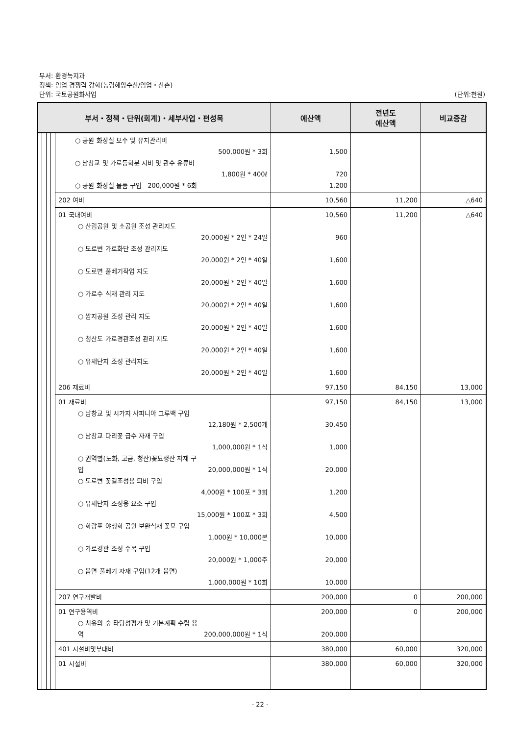부서: 환경녹지과
정책: 임업 경쟁력 강화(농림해양수산/임업・산촌)
단위: 국토공원화사업
(단위:천원)
| 부서・정책・단위(회계)・세부사업・편성목 | | | | | 예산액 | 전년도 예산액 | 비교증감 |
| --- | --- | --- | --- | --- | --- | --- | --- |
| | | | | ○ 공원 화장실 보수 및 유지관리비 500,000원 * 3회 ○ 남창교 및 가로등화분 시비 및 관수 유류비 1,800원 * 400ℓ ○ 공원 화장실 물품 구입 200,000원 * 6회 | 1,500 720 1,200 | | |
| | | | | 202 여비 | 10,560 | 11,200 | △640 |
| | | | | 01 국내여비 ○ 산림공원 및 소공원 조성 관리지도 20,000원 * 2인 * 24일 ○ 도로변 가로화단 조성 관리지도 20,000원 * 2인 * 40일 ○ 도로변 풀베기작업 지도 20,000원 * 2인 * 40일 ○ 가로수 식재 관리 지도 20,000원 * 2인 * 40일 ○ 쌈지공원 조성 관리 지도 20,000원 * 2인 * 40일 ○ 청산도 가로경관조성 관리 지도 20,000원 * 2인 * 40일 ○ 유채단지 조성 관리지도 20,000원 * 2인 * 40일 | 10,560 960 1,600 1,600 1,600 1,600 1,600 1,600 | 11,200 | △640 |
| | | | | 206 재료비 | 97,150 | 84,150 | 13,000 |
| | | | | 01 재료비 ○ 남창교 및 시가지 사피니아 그루백 구입 12,180원 * 2,500개 ○ 남창교 다리꽃 급수 자재 구입 1,000,000원 * 1식 ○ 권역별(노화, 고금, 청산)꽃묘생산 자재 구 입 20,000,000원 * 1식 ○ 도로변 꽃길조성용 퇴비 구입 4,000원 * 100포 * 3회 ○ 유채단지 조성용 요소 구입 15,000원 * 100포 * 3회 ○ 화랑포 야생화 공원 보완식재 꽃묘 구입 1,000원 * 10,000본 ○ 가로경관 조성 수목 구입 20,000원 * 1,000주 ○ 읍면 풀베기 자재 구입(12개 읍면) 1,000,000원 * 10회 | 97,150 30,450 1,000 20,000 1,200 4,500 10,000 20,000 10,000 | 84,150 | 13,000 |
| | | | | 207 연구개발비 | 200,000 | 0 | 200,000 |
| | | | | 01 연구용역비 ○ 치유의 숲 타당성평가 및 기본계획 수립 용 역 200,000,000원 * 1식 | 200,000 200,000 | 0 | 200,000 |
| | | | | 401 시설비및부대비 | 380,000 | 60,000 | 320,000 |
| | | | | 01 시설비 | 380,000 | 60,000 | 320,000 |
- 22 -